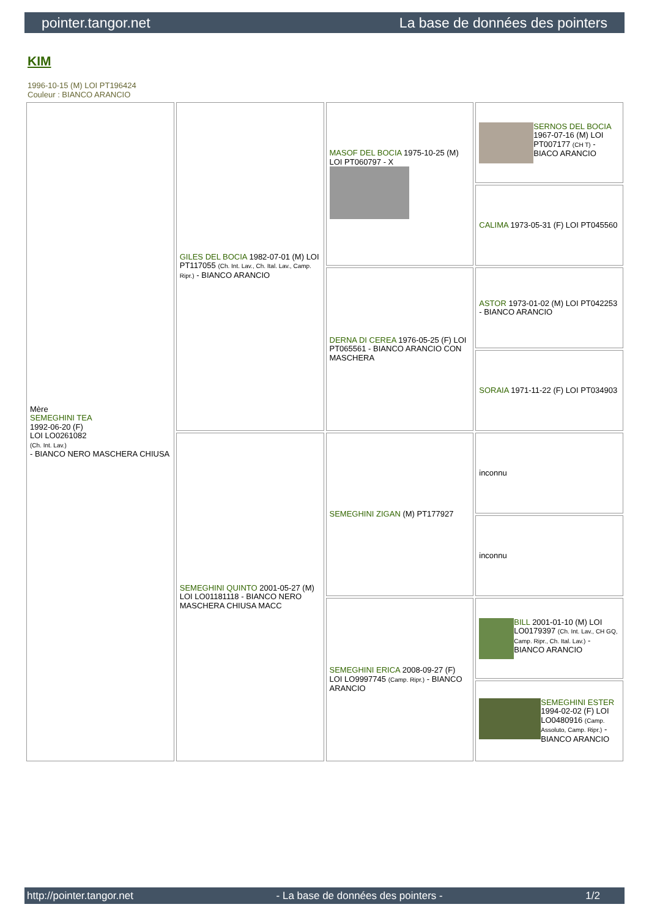pointer.tangor.net La base de données des pointers
KIM
1996-10-15 (M) LOI PT196424
Couleur : BIANCO ARANCIO
| Mère SEMEGHINI TEA 1992-06-20 (F) LOI LO0261082 (Ch. Int. Lav.) - BIANCO NERO MASCHERA CHIUSA | GILES DEL BOCIA 1982-07-01 (M) LOI PT117055 (Ch. Int. Lav., Ch. Ital. Lav., Camp. Ripr.) - BIANCO ARANCIO | MASOF DEL BOCIA 1975-10-25 (M) LOI PT060797 - X | SERNOS DEL BOCIA 1967-07-16 (M) LOI PT007177 (CH T) - BIACO ARANCIO |
| | | | CALIMA 1973-05-31 (F) LOI PT045560 |
| | | DERNA DI CEREA 1976-05-25 (F) LOI PT065561 - BIANCO ARANCIO CON MASCHERA | ASTOR 1973-01-02 (M) LOI PT042253 - BIANCO ARANCIO |
| | | | SORAIA 1971-11-22 (F) LOI PT034903 |
| | SEMEGHINI QUINTO 2001-05-27 (M) LOI LO01181118 - BIANCO NERO MASCHERA CHIUSA MACC | SEMEGHINI ZIGAN (M) PT177927 | inconnu |
| | | | inconnu |
| | | SEMEGHINI ERICA 2008-09-27 (F) LOI LO9997745 (Camp. Ripr.) - BIANCO ARANCIO | BILL 2001-01-10 (M) LOI LO0179397 (Ch. Int. Lav., CH GQ, Camp. Ripr., Ch. Ital. Lav.) - BIANCO ARANCIO |
| | | | SEMEGHINI ESTER 1994-02-02 (F) LOI LO0480916 (Camp. Assoluto, Camp. Ripr.) - BIANCO ARANCIO |
http://pointer.tangor.net - La base de données des pointers - 1/2